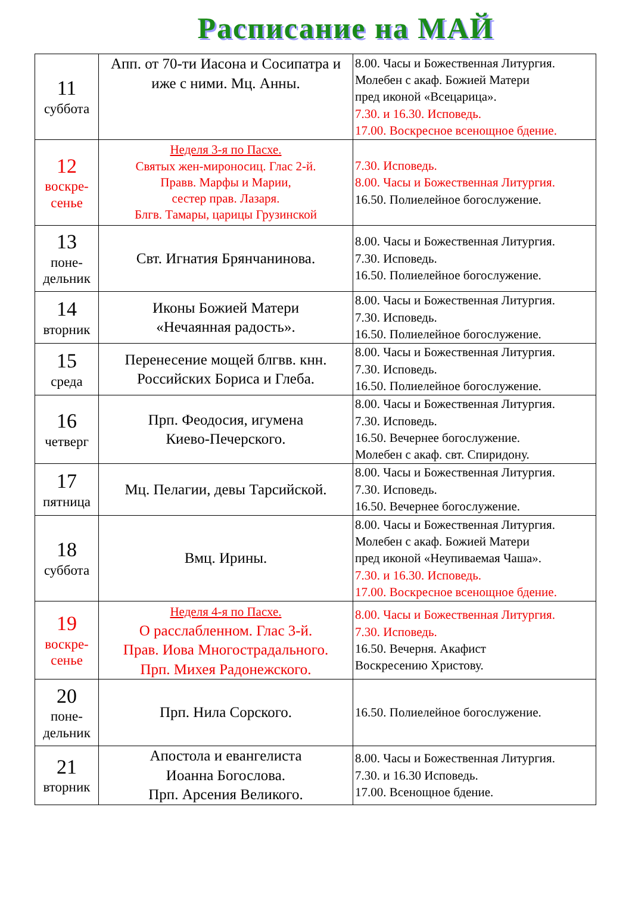Расписание на МАЙ
| 11 суббота | Апп. от 70-ти Иасона и Сосипатра и иже с ними. Мц. Анны. | 8.00. Часы и Божественная Литургия. Молебен с акаф. Божией Матери пред иконой «Всецарица». 7.30. и 16.30. Исповедь. 17.00. Воскресное всенощное бдение. |
| 12 воскре- сенье | Неделя 3-я по Пасхе. Святых жен-мироносиц. Глас 2-й. Правв. Марфы и Марии, сестер прав. Лазаря. Блгв. Тамары, царицы Грузинской | 7.30. Исповедь. 8.00. Часы и Божественная Литургия. 16.50. Полиелейное богослужение. |
| 13 поне- дельник | Свт. Игнатия Брянчанинова. | 8.00. Часы и Божественная Литургия. 7.30. Исповедь. 16.50. Полиелейное богослужение. |
| 14 вторник | Иконы Божией Матери «Нечаянная радость». | 8.00. Часы и Божественная Литургия. 7.30. Исповедь. 16.50. Полиелейное богослужение. |
| 15 среда | Перенесение мощей блгвв. кнн. Российских Бориса и Глеба. | 8.00. Часы и Божественная Литургия. 7.30. Исповедь. 16.50. Полиелейное богослужение. |
| 16 четверг | Прп. Феодосия, игумена Киево-Печерского. | 8.00. Часы и Божественная Литургия. 7.30. Исповедь. 16.50. Вечернее богослужение. Молебен с акаф. свт. Спиридону. |
| 17 пятница | Мц. Пелагии, девы Тарсийской. | 8.00. Часы и Божественная Литургия. 7.30. Исповедь. 16.50. Вечернее богослужение. |
| 18 суббота | Вмц. Ирины. | 8.00. Часы и Божественная Литургия. Молебен с акаф. Божией Матери пред иконой «Неупиваемая Чаша». 7.30. и 16.30. Исповедь. 17.00. Воскресное всенощное бдение. |
| 19 воскре- сенье | Неделя 4-я по Пасхе. О расслабленном. Глас 3-й. Прав. Иова Многострадального. Прп. Михея Радонежского. | 8.00. Часы и Божественная Литургия. 7.30. Исповедь. 16.50. Вечерня. Акафист Воскресению Христову. |
| 20 поне- дельник | Прп. Нила Сорского. | 16.50. Полиелейное богослужение. |
| 21 вторник | Апостола и евангелиста Иоанна Богослова. Прп. Арсения Великого. | 8.00. Часы и Божественная Литургия. 7.30. и 16.30 Исповедь. 17.00. Всенощное бдение. |